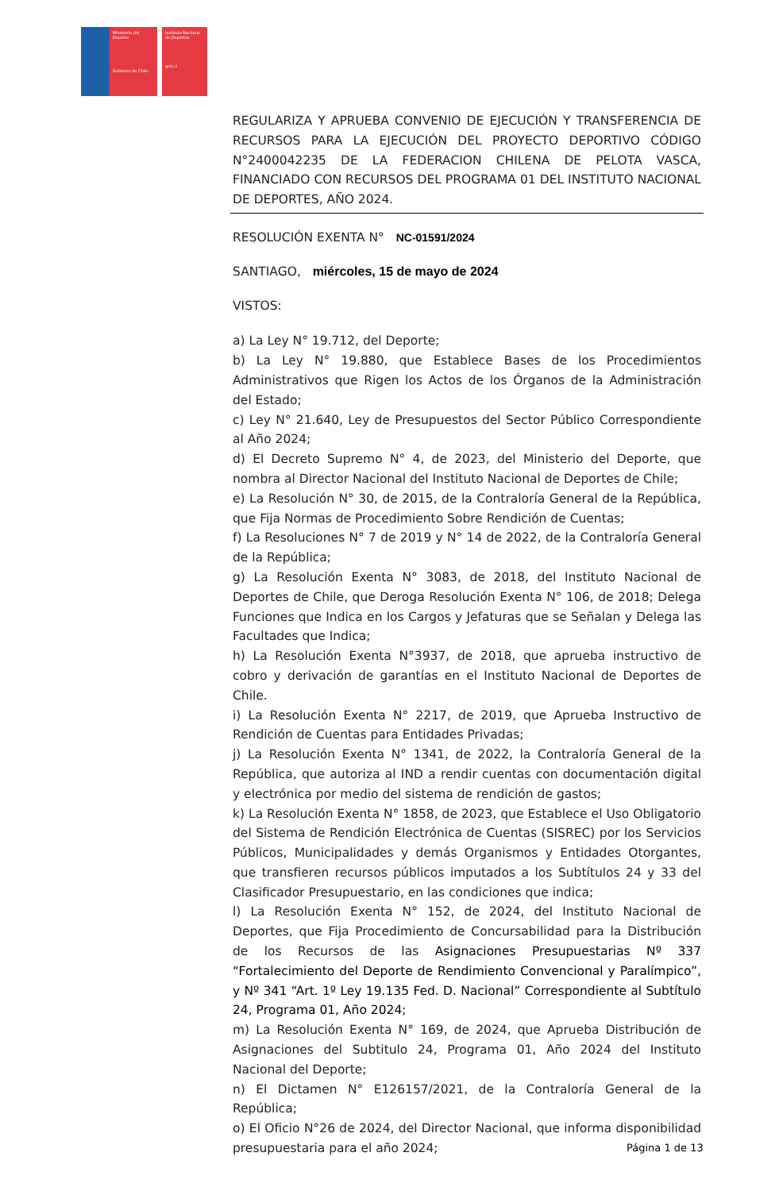Ministerio del Deporte
Gobierno de Chile
Instituto Nacional de Deportes
gob.cl
REGULARIZA Y APRUEBA CONVENIO DE EJECUCIÓN Y TRANSFERENCIA DE RECURSOS PARA LA EJECUCIÓN DEL PROYECTO DEPORTIVO CÓDIGO N°2400042235 DE LA FEDERACION CHILENA DE PELOTA VASCA, FINANCIADO CON RECURSOS DEL PROGRAMA 01 DEL INSTITUTO NACIONAL DE DEPORTES, AÑO 2024.
RESOLUCIÓN EXENTA N° NC-01591/2024
SANTIAGO, miércoles, 15 de mayo de 2024
VISTOS:
a) La Ley N° 19.712, del Deporte;
b) La Ley N° 19.880, que Establece Bases de los Procedimientos Administrativos que Rigen los Actos de los Órganos de la Administración del Estado;
c) Ley N° 21.640, Ley de Presupuestos del Sector Público Correspondiente al Año 2024;
d) El Decreto Supremo N° 4, de 2023, del Ministerio del Deporte, que nombra al Director Nacional del Instituto Nacional de Deportes de Chile;
e) La Resolución N° 30, de 2015, de la Contraloría General de la República, que Fija Normas de Procedimiento Sobre Rendición de Cuentas;
f) La Resoluciones N° 7 de 2019 y N° 14 de 2022, de la Contraloría General de la República;
g) La Resolución Exenta N° 3083, de 2018, del Instituto Nacional de Deportes de Chile, que Deroga Resolución Exenta N° 106, de 2018; Delega Funciones que Indica en los Cargos y Jefaturas que se Señalan y Delega las Facultades que Indica;
h) La Resolución Exenta N°3937, de 2018, que aprueba instructivo de cobro y derivación de garantías en el Instituto Nacional de Deportes de Chile.
i) La Resolución Exenta N° 2217, de 2019, que Aprueba Instructivo de Rendición de Cuentas para Entidades Privadas;
j) La Resolución Exenta N° 1341, de 2022, la Contraloría General de la República, que autoriza al IND a rendir cuentas con documentación digital y electrónica por medio del sistema de rendición de gastos;
k) La Resolución Exenta N° 1858, de 2023, que Establece el Uso Obligatorio del Sistema de Rendición Electrónica de Cuentas (SISREC) por los Servicios Públicos, Municipalidades y demás Organismos y Entidades Otorgantes, que transfieren recursos públicos imputados a los Subtítulos 24 y 33 del Clasificador Presupuestario, en las condiciones que indica;
l) La Resolución Exenta N° 152, de 2024, del Instituto Nacional de Deportes, que Fija Procedimiento de Concursabilidad para la Distribución de los Recursos de las Asignaciones Presupuestarias Nº 337 “Fortalecimiento del Deporte de Rendimiento Convencional y Paralímpico”, y Nº 341 “Art. 1º Ley 19.135 Fed. D. Nacional” Correspondiente al Subtítulo 24, Programa 01, Año 2024;
m) La Resolución Exenta N° 169, de 2024, que Aprueba Distribución de Asignaciones del Subtitulo 24, Programa 01, Año 2024 del Instituto Nacional del Deporte;
n) El Dictamen N° E126157/2021, de la Contraloría General de la República;
o) El Oficio N°26 de 2024, del Director Nacional, que informa disponibilidad presupuestaria para el año 2024;
Página 1 de 13